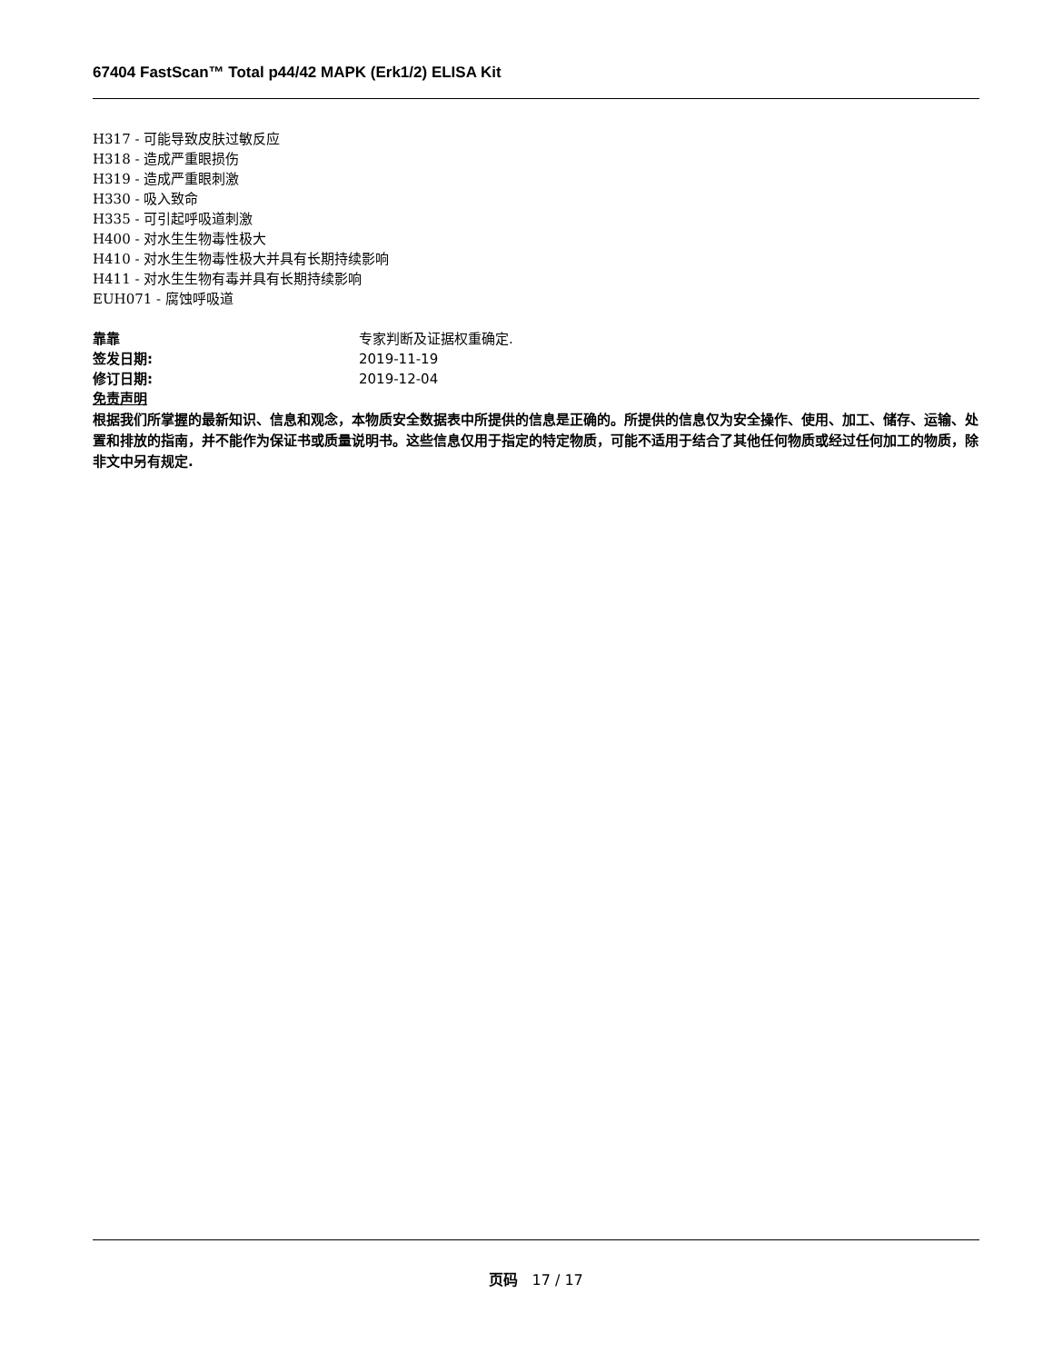67404 FastScan™ Total p44/42 MAPK (Erk1/2) ELISA Kit
H317 - 可能导致皮肤过敏反应
H318 - 造成严重眼损伤
H319 - 造成严重眼刺激
H330 - 吸入致命
H335 - 可引起呼吸道刺激
H400 - 对水生生物毒性极大
H410 - 对水生生物毒性极大并具有长期持续影响
H411 - 对水生生物有毒并具有长期持续影响
EUH071 - 腐蚀呼吸道
靠靠 专家判断及证据权重确定.
签发日期: 2019-11-19
修订日期: 2019-12-04
免责声明
根据我们所掌握的最新知识、信息和观念，本物质安全数据表中所提供的信息是正确的。所提供的信息仅为安全操作、使用、加工、储存、运输、处置和排放的指南，并不能作为保证书或质量说明书。这些信息仅用于指定的特定物质，可能不适用于结合了其他任何物质或经过任何加工的物质，除非文中另有规定.
页码 17 / 17